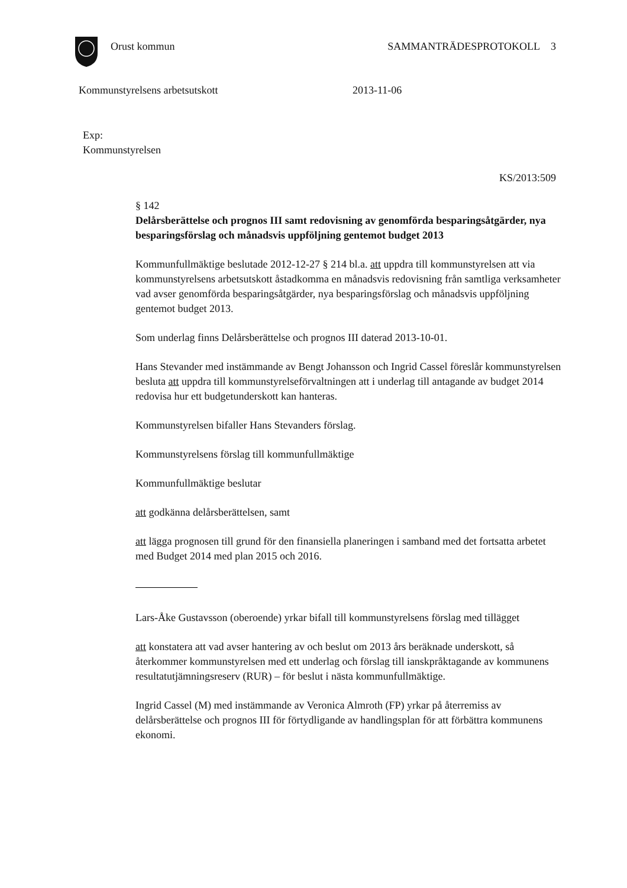Orust kommun SAMMANTRÄDESPROTOKOLL 3
Kommunstyrelsens arbetsutskott 2013-11-06
Exp:
Kommunstyrelsen
KS/2013:509
§ 142
Delårsberättelse och prognos III samt redovisning av genomförda besparingsåtgärder, nya besparingsförslag och månadsvis uppföljning gentemot budget 2013
Kommunfullmäktige beslutade 2012-12-27 § 214 bl.a. att uppdra till kommunstyrelsen att via kommunstyrelsens arbetsutskott åstadkomma en månadsvis redovisning från samtliga verksamheter vad avser genomförda besparingsåtgärder, nya besparingsförslag och månadsvis uppföljning gentemot budget 2013.
Som underlag finns Delårsberättelse och prognos III daterad 2013-10-01.
Hans Stevander med instämmande av Bengt Johansson och Ingrid Cassel föreslår kommunstyrelsen besluta att uppdra till kommunstyrelseförvaltningen att i underlag till antagande av budget 2014 redovisa hur ett budgetunderskott kan hanteras.
Kommunstyrelsen bifaller Hans Stevanders förslag.
Kommunstyrelsens förslag till kommunfullmäktige
Kommunfullmäktige beslutar
att godkänna delårsberättelsen, samt
att lägga prognosen till grund för den finansiella planeringen i samband med det fortsatta arbetet med Budget 2014 med plan 2015 och 2016.
Lars-Åke Gustavsson (oberoende) yrkar bifall till kommunstyrelsens förslag med tillägget
att konstatera att vad avser hantering av och beslut om 2013 års beräknade underskott, så återkommer kommunstyrelsen med ett underlag och förslag till ianskpråktagande av kommunens resultatutjämningsreserv (RUR) – för beslut i nästa kommunfullmäktige.
Ingrid Cassel (M) med instämmande av Veronica Almroth (FP) yrkar på återremiss av delårsberättelse och prognos III för förtydligande av handlingsplan för att förbättra kommunens ekonomi.